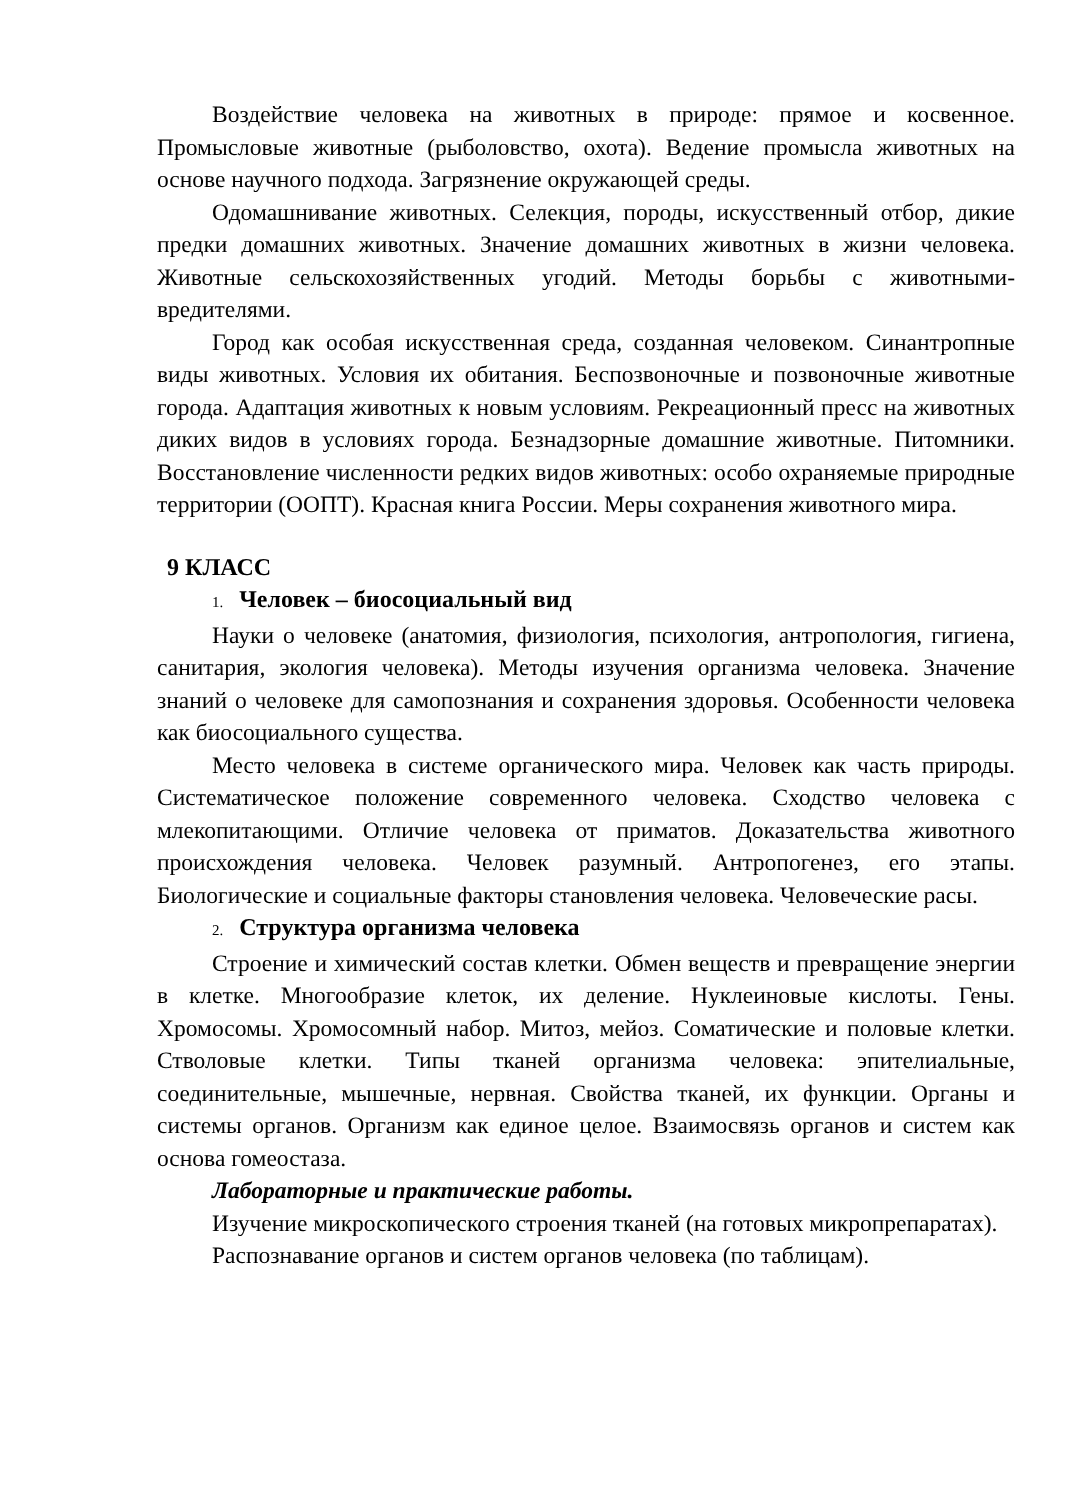Воздействие человека на животных в природе: прямое и косвенное. Промысловые животные (рыболовство, охота). Ведение промысла животных на основе научного подхода. Загрязнение окружающей среды.
Одомашнивание животных. Селекция, породы, искусственный отбор, дикие предки домашних животных. Значение домашних животных в жизни человека. Животные сельскохозяйственных угодий. Методы борьбы с животными-вредителями.
Город как особая искусственная среда, созданная человеком. Синантропные виды животных. Условия их обитания. Беспозвоночные и позвоночные животные города. Адаптация животных к новым условиям. Рекреационный пресс на животных диких видов в условиях города. Безнадзорные домашние животные. Питомники. Восстановление численности редких видов животных: особо охраняемые природные территории (ООПТ). Красная книга России. Меры сохранения животного мира.
9 КЛАСС
1. Человек – биосоциальный вид
Науки о человеке (анатомия, физиология, психология, антропология, гигиена, санитария, экология человека). Методы изучения организма человека. Значение знаний о человеке для самопознания и сохранения здоровья. Особенности человека как биосоциального существа.
Место человека в системе органического мира. Человек как часть природы. Систематическое положение современного человека. Сходство человека с млекопитающими. Отличие человека от приматов. Доказательства животного происхождения человека. Человек разумный. Антропогенез, его этапы. Биологические и социальные факторы становления человека. Человеческие расы.
2. Структура организма человека
Строение и химический состав клетки. Обмен веществ и превращение энергии в клетке. Многообразие клеток, их деление. Нуклеиновые кислоты. Гены. Хромосомы. Хромосомный набор. Митоз, мейоз. Соматические и половые клетки. Стволовые клетки. Типы тканей организма человека: эпителиальные, соединительные, мышечные, нервная. Свойства тканей, их функции. Органы и системы органов. Организм как единое целое. Взаимосвязь органов и систем как основа гомеостаза.
Лабораторные и практические работы.
Изучение микроскопического строения тканей (на готовых микропрепаратах).
Распознавание органов и систем органов человека (по таблицам).